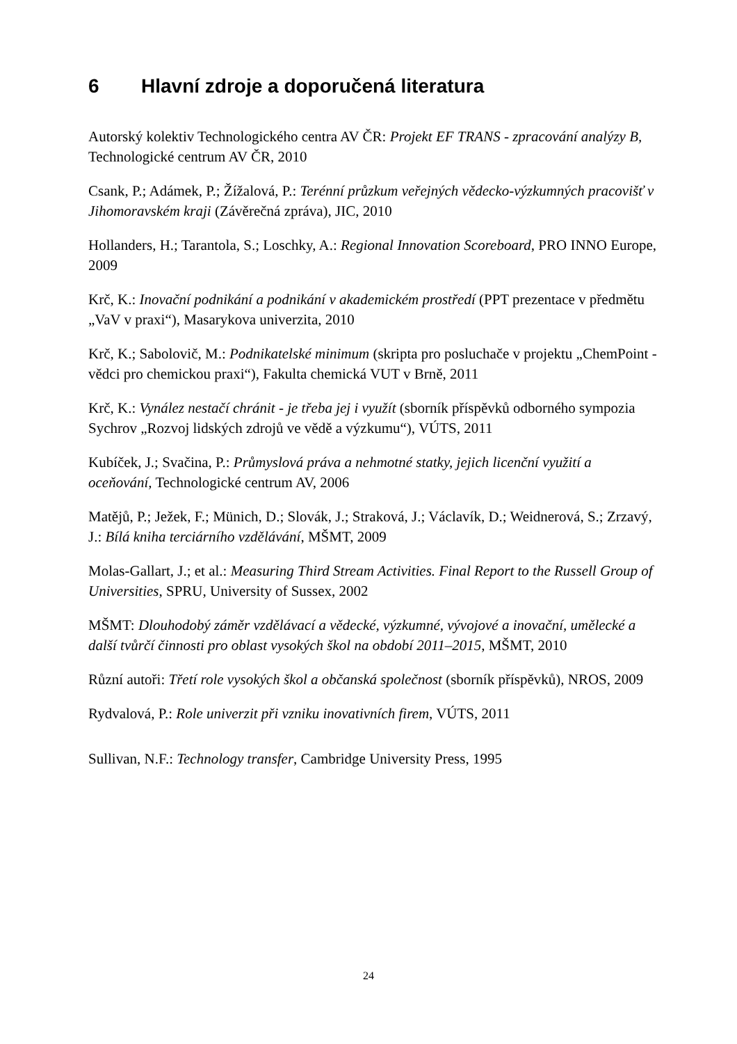6 Hlavní zdroje a doporučená literatura
Autorský kolektiv Technologického centra AV ČR: Projekt EF TRANS - zpracování analýzy B, Technologické centrum AV ČR, 2010
Csank, P.; Adámek, P.; Žížalová, P.: Terénní průzkum veřejných vědecko-výzkumných pracovišť v Jihomoravském kraji (Závěrečná zpráva), JIC, 2010
Hollanders, H.; Tarantola, S.; Loschky, A.: Regional Innovation Scoreboard, PRO INNO Europe, 2009
Krč, K.: Inovační podnikání a podnikání v akademickém prostředí (PPT prezentace v předmětu „VaV v praxi“), Masarykova univerzita, 2010
Krč, K.; Sabolovič, M.: Podnikatelské minimum (skripta pro posluchače v projektu „ChemPoint - vědci pro chemickou praxi“), Fakulta chemická VUT v Brně, 2011
Krč, K.: Vynález nestačí chránit - je třeba jej i využít (sborník příspěvků odborného sympozia Sychrov „Rozvoj lidských zdrojů ve vědě a výzkumu“), VÚTS, 2011
Kubíček, J.; Svačina, P.: Průmyslová práva a nehmotné statky, jejich licenční využití a oceňování, Technologické centrum AV, 2006
Matějů, P.; Ježek, F.; Münich, D.; Slovák, J.; Straková, J.; Václavík, D.; Weidnerová, S.; Zrzavý, J.: Bílá kniha terciárního vzdělávání, MŠMT, 2009
Molas-Gallart, J.; et al.: Measuring Third Stream Activities. Final Report to the Russell Group of Universities, SPRU, University of Sussex, 2002
MŠMT: Dlouhodobý záměr vzdělávací a vědecké, výzkumné, vývojové a inovační, umělecké a další tvůrčí činnosti pro oblast vysokých škol na období 2011–2015, MŠMT, 2010
Různí autoři: Třetí role vysokých škol a občanská společnost (sborník příspěvků), NROS, 2009
Rydvalová, P.: Role univerzit při vzniku inovativních firem, VÚTS, 2011
Sullivan, N.F.: Technology transfer, Cambridge University Press, 1995
24